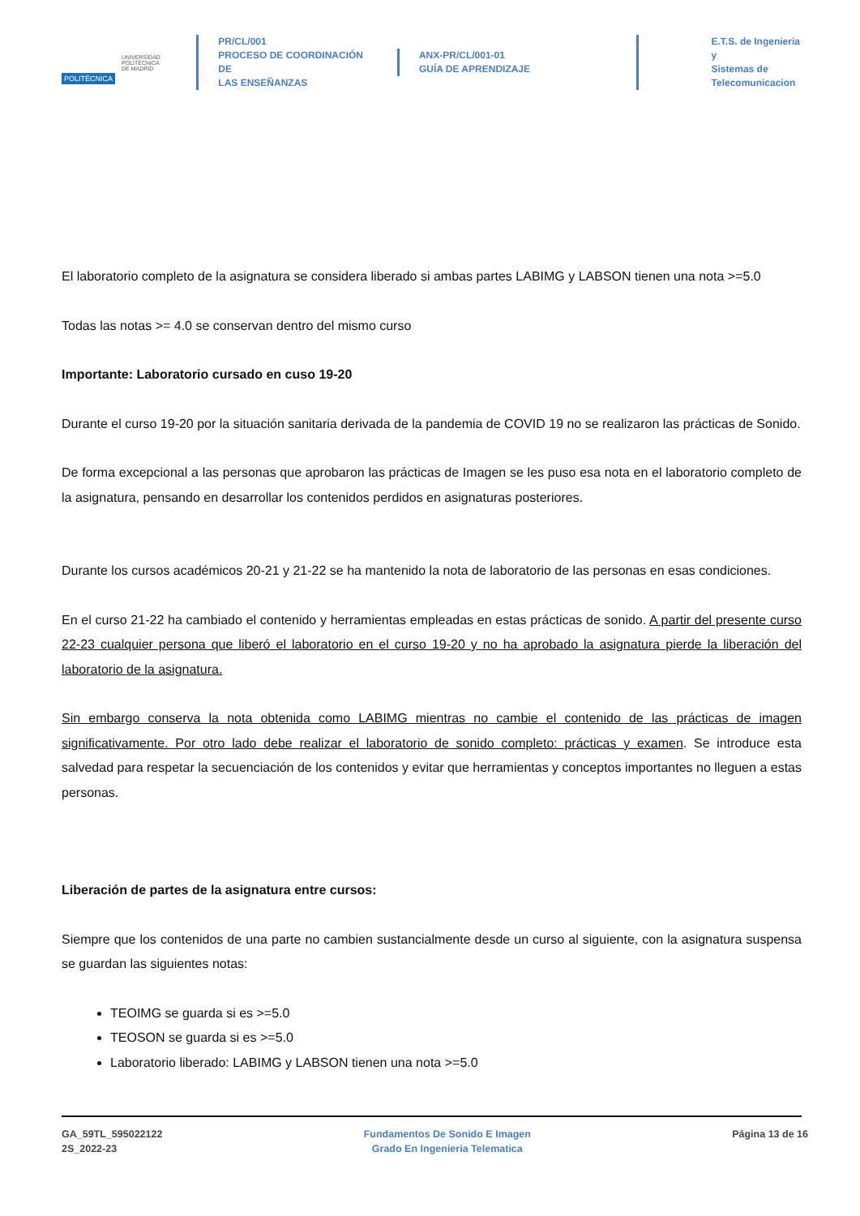POLITÉCNICA
UNIVERSIDAD
POLITÉCNICA
DE MADRID
PR/CL/001
PROCESO DE COORDINACIÓN DE
LAS ENSEÑANZAS
ANX-PR/CL/001-01
GUÍA DE APRENDIZAJE
E.T.S. de Ingenieria y
Sistemas de
Telecomunicacion
El laboratorio completo de la asignatura se considera liberado si ambas partes LABIMG y LABSON tienen una nota >=5.0
Todas las notas >= 4.0 se conservan dentro del mismo curso
Importante: Laboratorio cursado en cuso 19-20
Durante el curso 19-20 por la situación sanitaria derivada de la pandemia de COVID 19 no se realizaron las prácticas de Sonido.
De forma excepcional a las personas que aprobaron las prácticas de Imagen se les puso esa nota en el laboratorio completo de la asignatura, pensando en desarrollar los contenidos perdidos en asignaturas posteriores.
Durante los cursos académicos 20-21 y 21-22 se ha mantenido la nota de laboratorio de las personas en esas condiciones.
En el curso 21-22 ha cambiado el contenido y herramientas empleadas en estas prácticas de sonido. A partir del presente curso 22-23 cualquier persona que liberó el laboratorio en el curso 19-20 y no ha aprobado la asignatura pierde la liberación del laboratorio de la asignatura.
Sin embargo conserva la nota obtenida como LABIMG mientras no cambie el contenido de las prácticas de imagen significativamente. Por otro lado debe realizar el laboratorio de sonido completo: prácticas y examen. Se introduce esta salvedad para respetar la secuenciación de los contenidos y evitar que herramientas y conceptos importantes no lleguen a estas personas.
Liberación de partes de la asignatura entre cursos:
Siempre que los contenidos de una parte no cambien sustancialmente desde un curso al siguiente, con la asignatura suspensa se guardan las siguientes notas:
TEOIMG se guarda si es >=5.0
TEOSON se guarda si es >=5.0
Laboratorio liberado: LABIMG y LABSON tienen una nota >=5.0
GA_59TL_595022122
2S_2022-23
Fundamentos De Sonido E Imagen
Grado En Ingenieria Telematica
Página 13 de 16